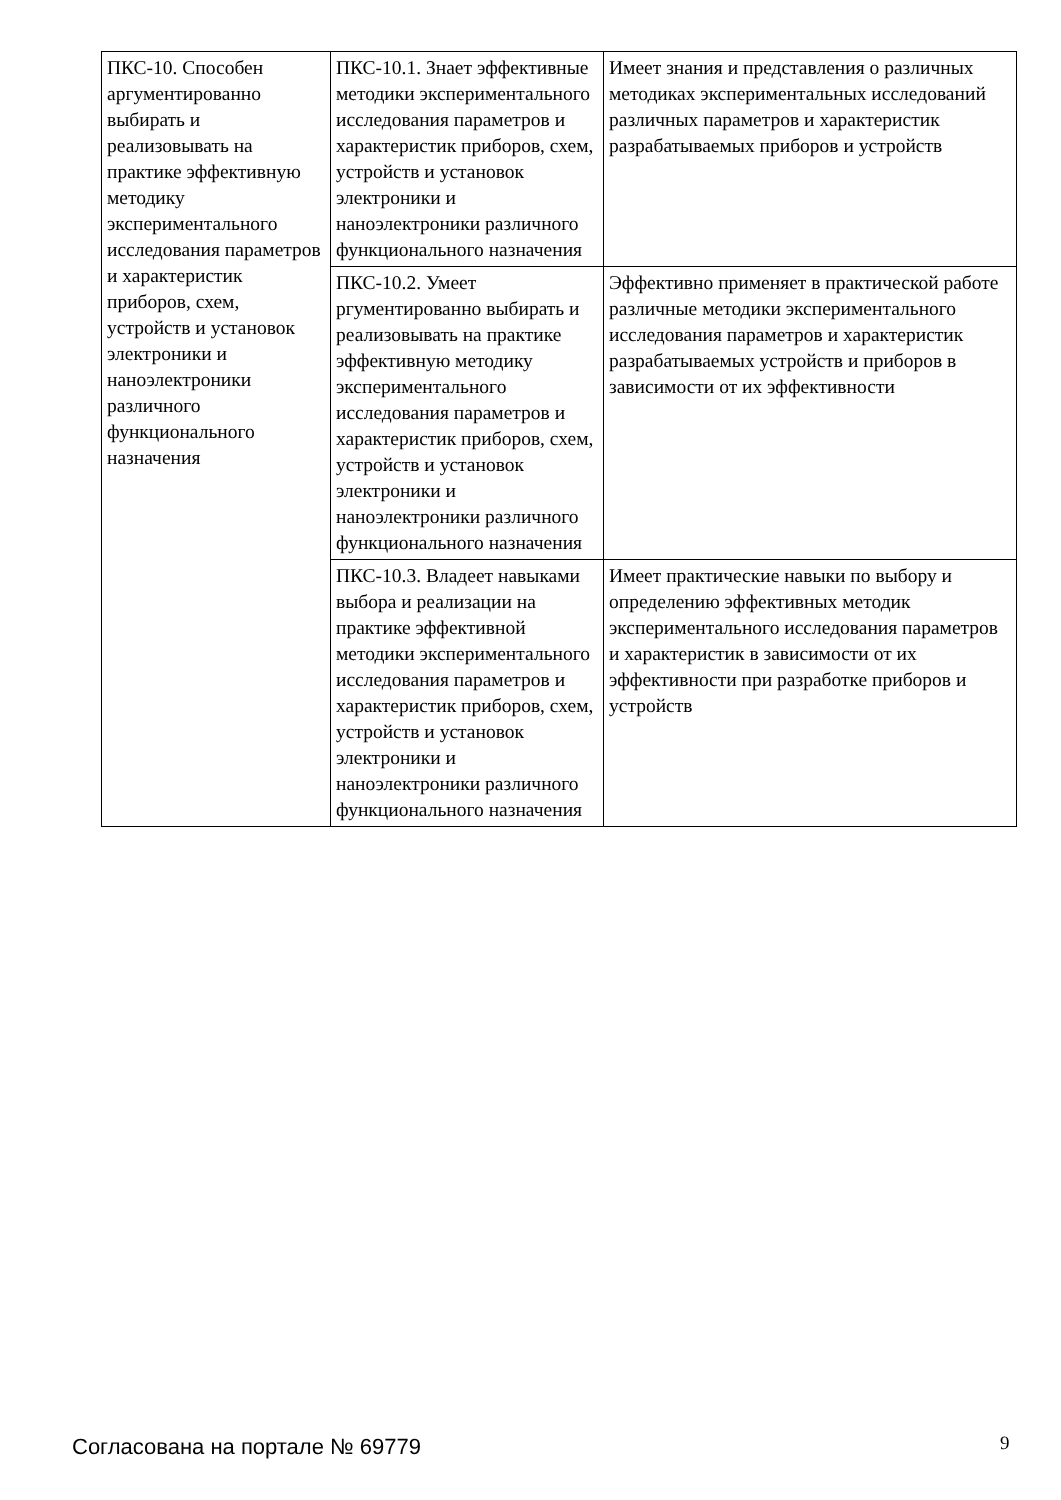| ПКС-10. Способен аргументированно выбирать и реализовывать на практике эффективную методику экспериментального исследования параметров и характеристик приборов, схем, устройств и установок электроники и наноэлектроники различного функционального назначения | ПКС-10.1. Знает эффективные методики экспериментального исследования параметров и характеристик приборов, схем, устройств и установок электроники и наноэлектроники различного функционального назначения | Имеет знания и представления о различных методиках экспериментальных исследований различных параметров и характеристик разрабатываемых приборов и устройств |
| | ПКС-10.2. Умеет ргументированно выбирать и реализовывать на практике эффективную методику экспериментального исследования параметров и характеристик приборов, схем, устройств и установок электроники и наноэлектроники различного функционального назначения | Эффективно применяет в практической работе различные методики экспериментального исследования параметров и характеристик разрабатываемых устройств и приборов в зависимости от их эффективности |
| | ПКС-10.3. Владеет навыками выбора и реализации на практике эффективной методики экспериментального исследования параметров и характеристик приборов, схем, устройств и установок электроники и наноэлектроники различного функционального назначения | Имеет практические навыки по выбору и определению эффективных методик экспериментального исследования параметров и характеристик в зависимости от их эффективности при разработке приборов и устройств |
Согласована на портале № 69779 9